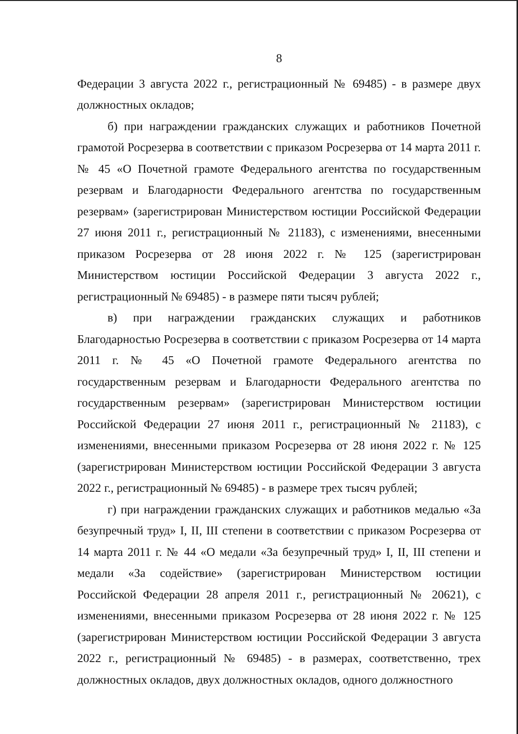8
Федерации 3 августа 2022 г., регистрационный № 69485) - в размере двух должностных окладов;
б) при награждении гражданских служащих и работников Почетной грамотой Росрезерва в соответствии с приказом Росрезерва от 14 марта 2011 г. № 45 «О Почетной грамоте Федерального агентства по государственным резервам и Благодарности Федерального агентства по государственным резервам» (зарегистрирован Министерством юстиции Российской Федерации 27 июня 2011 г., регистрационный № 21183), с изменениями, внесенными приказом Росрезерва от 28 июня 2022 г. № 125 (зарегистрирован Министерством юстиции Российской Федерации 3 августа 2022 г., регистрационный № 69485) - в размере пяти тысяч рублей;
в) при награждении гражданских служащих и работников Благодарностью Росрезерва в соответствии с приказом Росрезерва от 14 марта 2011 г. № 45 «О Почетной грамоте Федерального агентства по государственным резервам и Благодарности Федерального агентства по государственным резервам» (зарегистрирован Министерством юстиции Российской Федерации 27 июня 2011 г., регистрационный № 21183), с изменениями, внесенными приказом Росрезерва от 28 июня 2022 г. № 125 (зарегистрирован Министерством юстиции Российской Федерации 3 августа 2022 г., регистрационный № 69485) - в размере трех тысяч рублей;
г) при награждении гражданских служащих и работников медалью «За безупречный труд» I, II, III степени в соответствии с приказом Росрезерва от 14 марта 2011 г. № 44 «О медали «За безупречный труд» I, II, III степени и медали «За содействие» (зарегистрирован Министерством юстиции Российской Федерации 28 апреля 2011 г., регистрационный № 20621), с изменениями, внесенными приказом Росрезерва от 28 июня 2022 г. № 125 (зарегистрирован Министерством юстиции Российской Федерации 3 августа 2022 г., регистрационный № 69485) - в размерах, соответственно, трех должностных окладов, двух должностных окладов, одного должностного